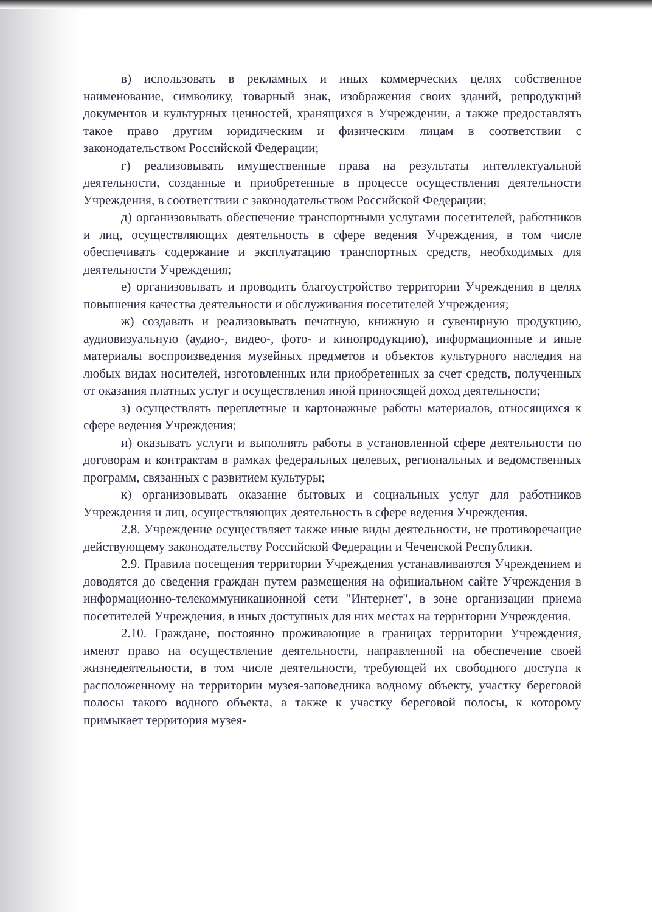в) использовать в рекламных и иных коммерческих целях собственное наименование, символику, товарный знак, изображения своих зданий, репродукций документов и культурных ценностей, хранящихся в Учреждении, а также предоставлять такое право другим юридическим и физическим лицам в соответствии с законодательством Российской Федерации;
г) реализовывать имущественные права на результаты интеллектуальной деятельности, созданные и приобретенные в процессе осуществления деятельности Учреждения, в соответствии с законодательством Российской Федерации;
д) организовывать обеспечение транспортными услугами посетителей, работников и лиц, осуществляющих деятельность в сфере ведения Учреждения, в том числе обеспечивать содержание и эксплуатацию транспортных средств, необходимых для деятельности Учреждения;
е) организовывать и проводить благоустройство территории Учреждения в целях повышения качества деятельности и обслуживания посетителей Учреждения;
ж) создавать и реализовывать печатную, книжную и сувенирную продукцию, аудиовизуальную (аудио-, видео-, фото- и кинопродукцию), информационные и иные материалы воспроизведения музейных предметов и объектов культурного наследия на любых видах носителей, изготовленных или приобретенных за счет средств, полученных от оказания платных услуг и осуществления иной приносящей доход деятельности;
з) осуществлять переплетные и картонажные работы материалов, относящихся к сфере ведения Учреждения;
и) оказывать услуги и выполнять работы в установленной сфере деятельности по договорам и контрактам в рамках федеральных целевых, региональных и ведомственных программ, связанных с развитием культуры;
к) организовывать оказание бытовых и социальных услуг для работников Учреждения и лиц, осуществляющих деятельность в сфере ведения Учреждения.
2.8. Учреждение осуществляет также иные виды деятельности, не противоречащие действующему законодательству Российской Федерации и Чеченской Республики.
2.9. Правила посещения территории Учреждения устанавливаются Учреждением и доводятся до сведения граждан путем размещения на официальном сайте Учреждения в информационно-телекоммуникационной сети "Интернет", в зоне организации приема посетителей Учреждения, в иных доступных для них местах на территории Учреждения.
2.10. Граждане, постоянно проживающие в границах территории Учреждения, имеют право на осуществление деятельности, направленной на обеспечение своей жизнедеятельности, в том числе деятельности, требующей их свободного доступа к расположенному на территории музея-заповедника водному объекту, участку береговой полосы такого водного объекта, а также к участку береговой полосы, к которому примыкает территория музея-